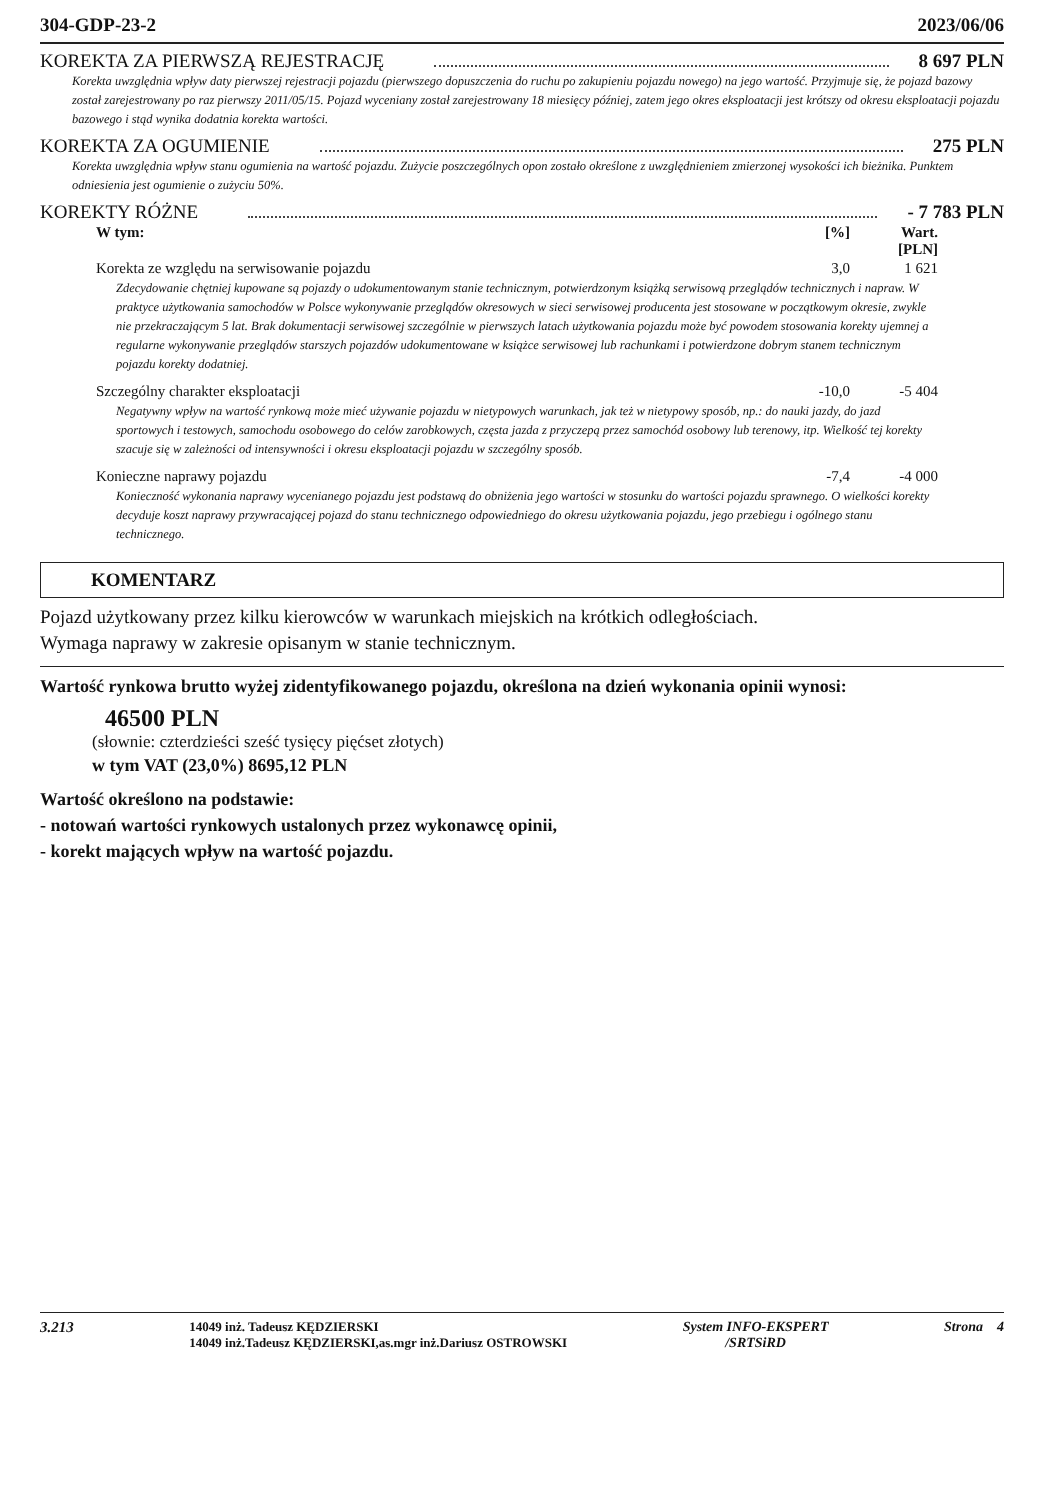304-GDP-23-2 2023/06/06
KOREKTA ZA PIERWSZĄ REJESTRACJĘ 8 697 PLN
Korekta uwzględnia wpływ daty pierwszej rejestracji pojazdu (pierwszego dopuszczenia do ruchu po zakupieniu pojazdu nowego) na jego wartość. Przyjmuje się, że pojazd bazowy został zarejestrowany po raz pierwszy 2011/05/15. Pojazd wyceniany został zarejestrowany 18 miesięcy później, zatem jego okres eksploatacji jest krótszy od okresu eksploatacji pojazdu bazowego i stąd wynika dodatnia korekta wartości.
KOREKTA ZA OGUMIENIE 275 PLN
Korekta uwzględnia wpływ stanu ogumienia na wartość pojazdu. Zużycie poszczególnych opon zostało określone z uwzględnieniem zmierzonej wysokości ich bieżnika. Punktem odniesienia jest ogumienie o zużyciu 50%.
KOREKTY RÓŻNE - 7 783 PLN
| W tym: | [%] | Wart. [PLN] |
| --- | --- | --- |
| Korekta ze względu na serwisowanie pojazdu | 3,0 | 1 621 |
| Zdecydowanie chętniej kupowane są pojazdy o udokumentowanym stanie technicznym, potwierdzonym książką serwisową przeglądów technicznych i napraw. W praktyce użytkowania samochodów w Polsce wykonywanie przeglądów okresowych w sieci serwisowej producenta jest stosowane w początkowym okresie, zwykle nie przekraczającym 5 lat. Brak dokumentacji serwisowej szczególnie w pierwszych latach użytkowania pojazdu może być powodem stosowania korekty ujemnej a regularne wykonywanie przeglądów starszych pojazdów udokumentowane w książce serwisowej lub rachunkami i potwierdzone dobrym stanem technicznym pojazdu korekty dodatniej. | | |
| Szczególny charakter eksploatacji | -10,0 | -5 404 |
| Negatywny wpływ na wartość rynkową może mieć używanie pojazdu w nietypowych warunkach, jak też w nietypowy sposób, np.: do nauki jazdy, do jazd sportowych i testowych, samochodu osobowego do celów zarobkowych, częsta jazda z przyczepą przez samochód osobowy lub terenowy, itp. Wielkość tej korekty szacuje się w zależności od intensywności i okresu eksploatacji pojazdu w szczególny sposób. | | |
| Konieczne naprawy pojazdu | -7,4 | -4 000 |
| Konieczność wykonania naprawy wycenianego pojazdu jest podstawą do obniżenia jego wartości w stosunku do wartości pojazdu sprawnego. O wielkości korekty decyduje koszt naprawy przywracającej pojazd do stanu technicznego odpowiedniego do okresu użytkowania pojazdu, jego przebiegu i ogólnego stanu technicznego. | | |
KOMENTARZ
Pojazd użytkowany przez kilku kierowców w warunkach miejskich na krótkich odległościach.
Wymaga naprawy w zakresie opisanym w stanie technicznym.
Wartość rynkowa brutto wyżej zidentyfikowanego pojazdu, określona na dzień wykonania opinii wynosi:
46500 PLN
(słownie: czterdzieści sześć tysięcy pięćset złotych)
w tym VAT (23,0%) 8695,12 PLN
Wartość określono na podstawie:
- notowań wartości rynkowych ustalonych przez wykonawcę opinii,
- korekt mających wpływ na wartość pojazdu.
3.213 14049 inż. Tadeusz KĘDZIERSKI
14049 inż.Tadeusz KĘDZIERSKI,as.mgr inż.Dariusz OSTROWSKI System INFO-EKSPERT
/SRTSiRD Strona 4